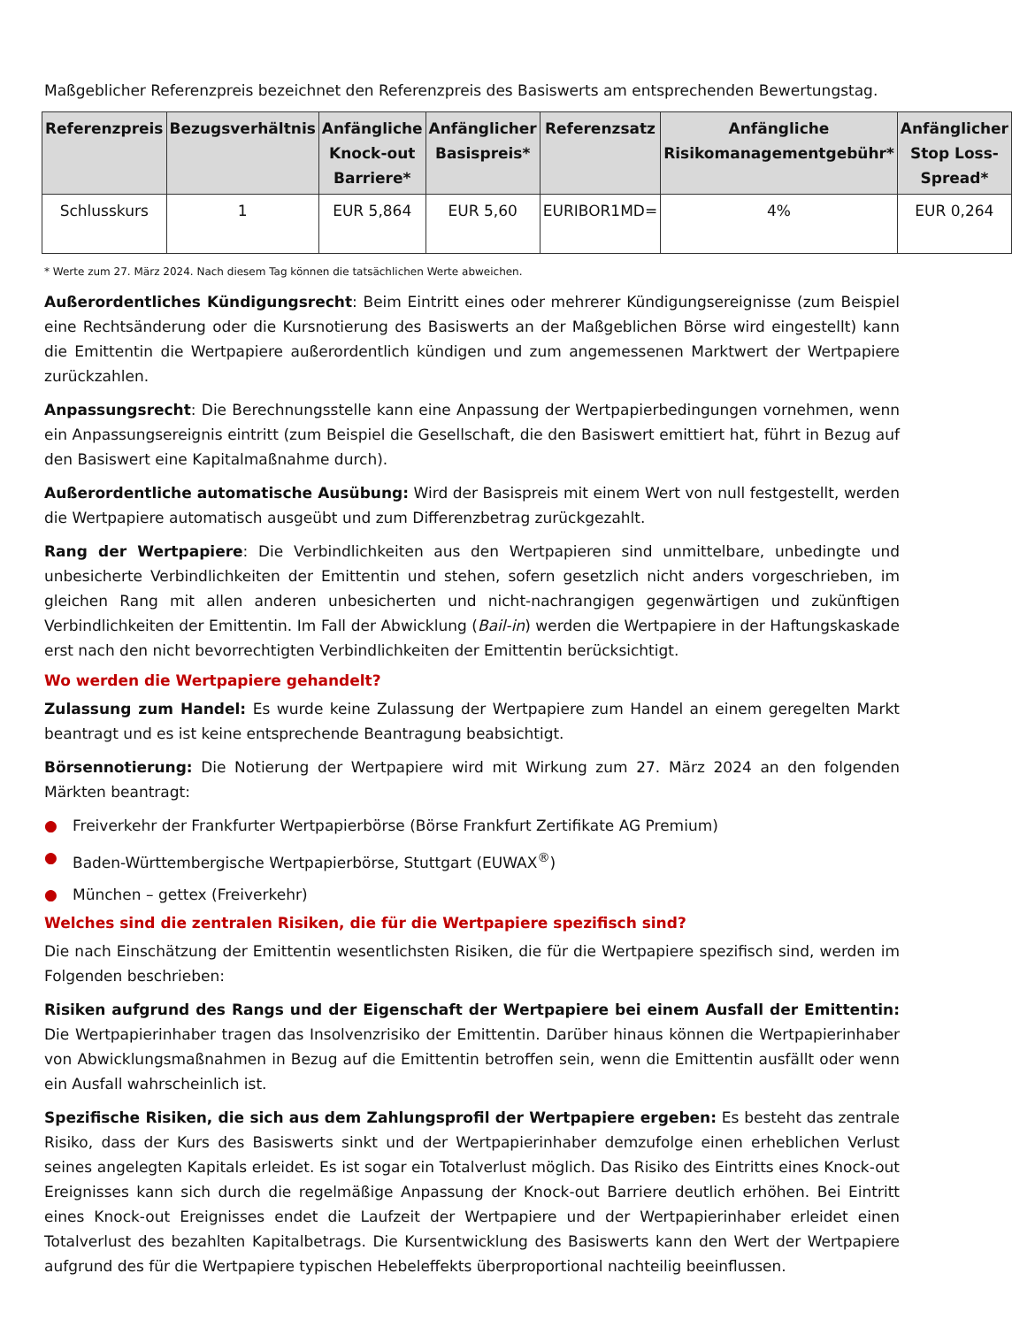Maßgeblicher Referenzpreis bezeichnet den Referenzpreis des Basiswerts am entsprechenden Bewertungstag.
| Referenzpreis | Bezugsverhältnis | Anfängliche Knock-out Barriere* | Anfänglicher Basispreis* | Referenzsatz | Anfängliche Risikomanagementgebühr* | Anfänglicher Stop Loss-Spread* |
| --- | --- | --- | --- | --- | --- | --- |
| Schlusskurs | 1 | EUR 5,864 | EUR 5,60 | EURIBOR1MD= | 4% | EUR 0,264 |
* Werte zum 27. März 2024. Nach diesem Tag können die tatsächlichen Werte abweichen.
Außerordentliches Kündigungsrecht: Beim Eintritt eines oder mehrerer Kündigungsereignisse (zum Beispiel eine Rechtsänderung oder die Kursnotierung des Basiswerts an der Maßgeblichen Börse wird eingestellt) kann die Emittentin die Wertpapiere außerordentlich kündigen und zum angemessenen Marktwert der Wertpapiere zurückzahlen.
Anpassungsrecht: Die Berechnungsstelle kann eine Anpassung der Wertpapierbedingungen vornehmen, wenn ein Anpassungsereignis eintritt (zum Beispiel die Gesellschaft, die den Basiswert emittiert hat, führt in Bezug auf den Basiswert eine Kapitalmaßnahme durch).
Außerordentliche automatische Ausübung: Wird der Basispreis mit einem Wert von null festgestellt, werden die Wertpapiere automatisch ausgeübt und zum Differenzbetrag zurückgezahlt.
Rang der Wertpapiere: Die Verbindlichkeiten aus den Wertpapieren sind unmittelbare, unbedingte und unbesicherte Verbindlichkeiten der Emittentin und stehen, sofern gesetzlich nicht anders vorgeschrieben, im gleichen Rang mit allen anderen unbesicherten und nicht-nachrangigen gegenwärtigen und zukünftigen Verbindlichkeiten der Emittentin. Im Fall der Abwicklung (Bail-in) werden die Wertpapiere in der Haftungskaskade erst nach den nicht bevorrechtigten Verbindlichkeiten der Emittentin berücksichtigt.
Wo werden die Wertpapiere gehandelt?
Zulassung zum Handel: Es wurde keine Zulassung der Wertpapiere zum Handel an einem geregelten Markt beantragt und es ist keine entsprechende Beantragung beabsichtigt.
Börsennotierung: Die Notierung der Wertpapiere wird mit Wirkung zum 27. März 2024 an den folgenden Märkten beantragt:
● Freiverkehr der Frankfurter Wertpapierbörse (Börse Frankfurt Zertifikate AG Premium)
● Baden-Württembergische Wertpapierbörse, Stuttgart (EUWAX<sup>®</sup>)
● München – gettex (Freiverkehr)
Welches sind die zentralen Risiken, die für die Wertpapiere spezifisch sind?
Die nach Einschätzung der Emittentin wesentlichsten Risiken, die für die Wertpapiere spezifisch sind, werden im Folgenden beschrieben:
Risiken aufgrund des Rangs und der Eigenschaft der Wertpapiere bei einem Ausfall der Emittentin: Die Wertpapierinhaber tragen das Insolvenzrisiko der Emittentin. Darüber hinaus können die Wertpapierinhaber von Abwicklungsmaßnahmen in Bezug auf die Emittentin betroffen sein, wenn die Emittentin ausfällt oder wenn ein Ausfall wahrscheinlich ist.
Spezifische Risiken, die sich aus dem Zahlungsprofil der Wertpapiere ergeben: Es besteht das zentrale Risiko, dass der Kurs des Basiswerts sinkt und der Wertpapierinhaber demzufolge einen erheblichen Verlust seines angelegten Kapitals erleidet. Es ist sogar ein Totalverlust möglich. Das Risiko des Eintritts eines Knock-out Ereignisses kann sich durch die regelmäßige Anpassung der Knock-out Barriere deutlich erhöhen. Bei Eintritt eines Knock-out Ereignisses endet die Laufzeit der Wertpapiere und der Wertpapierinhaber erleidet einen Totalverlust des bezahlten Kapitalbetrags. Die Kursentwicklung des Basiswerts kann den Wert der Wertpapiere aufgrund des für die Wertpapiere typischen Hebeleffekts überproportional nachteilig beeinflussen.